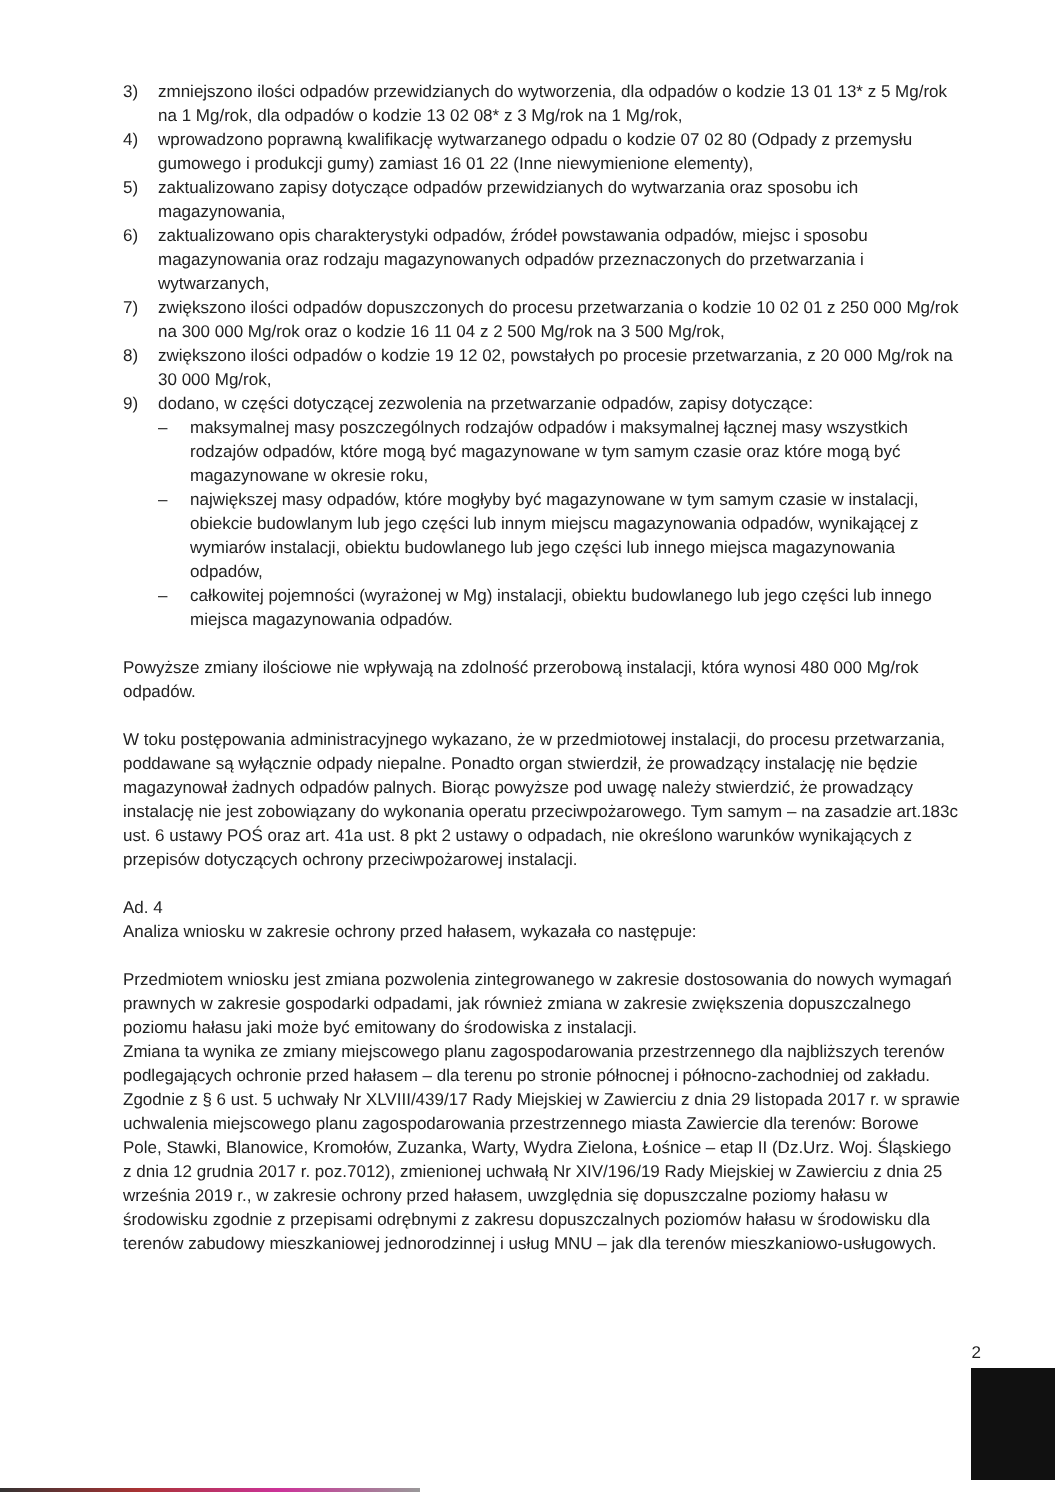3) zmniejszono ilości odpadów przewidzianych do wytworzenia, dla odpadów o kodzie 13 01 13* z 5 Mg/rok na 1 Mg/rok, dla odpadów o kodzie 13 02 08* z 3 Mg/rok na 1 Mg/rok,
4) wprowadzono poprawną kwalifikację wytwarzanego odpadu o kodzie 07 02 80 (Odpady z przemysłu gumowego i produkcji gumy) zamiast 16 01 22 (Inne niewymienione elementy),
5) zaktualizowano zapisy dotyczące odpadów przewidzianych do wytwarzania oraz sposobu ich magazynowania,
6) zaktualizowano opis charakterystyki odpadów, źródeł powstawania odpadów, miejsc i sposobu magazynowania oraz rodzaju magazynowanych odpadów przeznaczonych do przetwarzania i wytwarzanych,
7) zwiększono ilości odpadów dopuszczonych do procesu przetwarzania o kodzie 10 02 01 z 250 000 Mg/rok na 300 000 Mg/rok oraz o kodzie 16 11 04 z 2 500 Mg/rok na 3 500 Mg/rok,
8) zwiększono ilości odpadów o kodzie 19 12 02, powstałych po procesie przetwarzania, z 20 000 Mg/rok na 30 000 Mg/rok,
9) dodano, w części dotyczącej zezwolenia na przetwarzanie odpadów, zapisy dotyczące:
– maksymalnej masy poszczególnych rodzajów odpadów i maksymalnej łącznej masy wszystkich rodzajów odpadów, które mogą być magazynowane w tym samym czasie oraz które mogą być magazynowane w okresie roku,
– największej masy odpadów, które mogłyby być magazynowane w tym samym czasie w instalacji, obiekcie budowlanym lub jego części lub innym miejscu magazynowania odpadów, wynikającej z wymiarów instalacji, obiektu budowlanego lub jego części lub innego miejsca magazynowania odpadów,
– całkowitej pojemności (wyrażonej w Mg) instalacji, obiektu budowlanego lub jego części lub innego miejsca magazynowania odpadów.
Powyższe zmiany ilościowe nie wpływają na zdolność przerobową instalacji, która wynosi 480 000 Mg/rok odpadów.
W toku postępowania administracyjnego wykazano, że w przedmiotowej instalacji, do procesu przetwarzania, poddawane są wyłącznie odpady niepalne. Ponadto organ stwierdził, że prowadzący instalację nie będzie magazynował żadnych odpadów palnych. Biorąc powyższe pod uwagę należy stwierdzić, że prowadzący instalację nie jest zobowiązany do wykonania operatu przeciwpożarowego. Tym samym – na zasadzie art.183c ust. 6 ustawy POŚ oraz art. 41a ust. 8 pkt 2 ustawy o odpadach, nie określono warunków wynikających z przepisów dotyczących ochrony przeciwpożarowej instalacji.
Ad. 4
Analiza wniosku w zakresie ochrony przed hałasem, wykazała co następuje:
Przedmiotem wniosku jest zmiana pozwolenia zintegrowanego w zakresie dostosowania do nowych wymagań prawnych w zakresie gospodarki odpadami, jak również zmiana w zakresie zwiększenia dopuszczalnego poziomu hałasu jaki może być emitowany do środowiska z instalacji.
Zmiana ta wynika ze zmiany miejscowego planu zagospodarowania przestrzennego dla najbliższych terenów podlegających ochronie przed hałasem – dla terenu po stronie północnej i północno-zachodniej od zakładu. Zgodnie z § 6 ust. 5 uchwały Nr XLVIII/439/17 Rady Miejskiej w Zawierciu z dnia 29 listopada 2017 r. w sprawie uchwalenia miejscowego planu zagospodarowania przestrzennego miasta Zawiercie dla terenów: Borowe Pole, Stawki, Blanowice, Kromołów, Zuzanka, Warty, Wydra Zielona, Łośnice – etap II (Dz.Urz. Woj. Śląskiego z dnia 12 grudnia 2017 r. poz.7012), zmienionej uchwałą Nr XIV/196/19 Rady Miejskiej w Zawierciu z dnia 25 września 2019 r., w zakresie ochrony przed hałasem, uwzględnia się dopuszczalne poziomy hałasu w środowisku zgodnie z przepisami odrębnymi z zakresu dopuszczalnych poziomów hałasu w środowisku dla terenów zabudowy mieszkaniowej jednorodzinnej i usług MNU – jak dla terenów mieszkaniowo-usługowych.
2